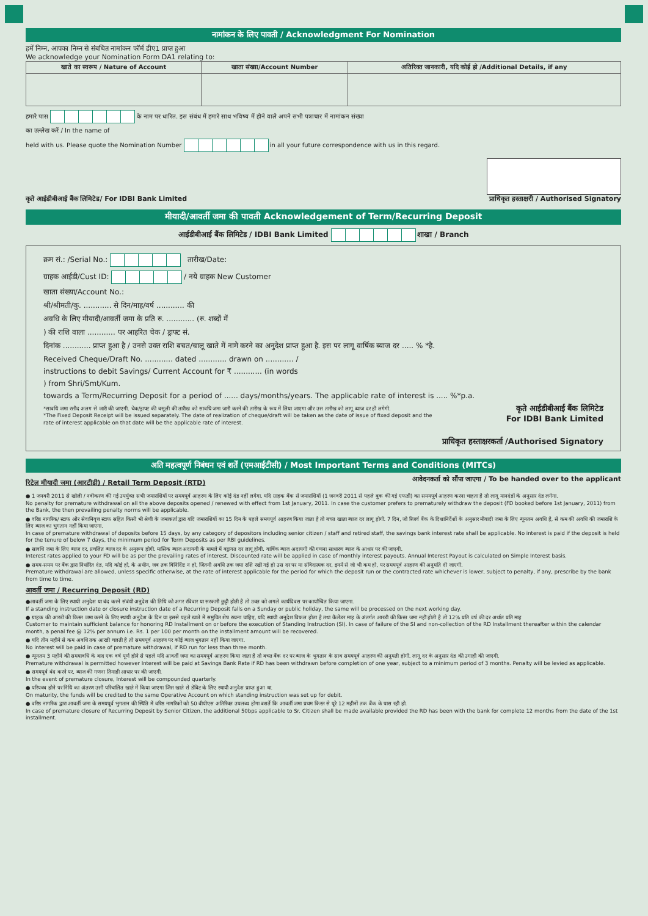नामांकन के लिए पावती / Acknowledgment For Nomination
हमें निम्न, आपका निम्न से संबधित नामांकन फॉर्म डीए1 प्राप्त हुआ
We acknowledge your Nomination Form DA1 relating to:
| खाते का स्वरूप / Nature of Account | खाता संख्या/Account Number | अतिरिक्त जानकारी, यदि कोई हो /Additional Details, if any |
| --- | --- | --- |
हमारे पास के नाम पर धारित. इस संबंध में हमारे साथ भविष्य में होने वाले अपने सभी पत्राचार में नामांकन संख्या
का उल्लेख करें / In the name of
held with us. Please quote the Nomination Number in all your future correspondence with us in this regard.
कृते आईडीबीआई बैंक लिमिटेड/ For IDBI Bank Limited
प्राधिकृत हस्ताक्षरी / Authorised Signatory
मीयादी/आवर्ती जमा की पावती Acknowledgement of Term/Recurring Deposit
आईडीबीआई बैंक लिमिटेड / IDBI Bank Limited शाखा / Branch
क्रम सं.: /Serial No.: तारीख/Date:
ग्राहक आईडी/Cust ID: / नये ग्राहक New Customer
खाता संख्या/Account No.:
श्री/श्रीमती/कु. ............ से दिन/माह/वर्ष ............ की
अवधि के लिए मीयादी/आवर्ती जमा के प्रति रु. ............ (रु. शब्दों में
) की राशि वाला ............ पर आहरित चेक / ड्राफ्ट सं.
दिनांक ............ प्राप्त हुआ है / उनसे उक्त राशि बचत/चालू खाते में नामे करने का अनुदेश प्राप्त हुआ है. इस पर लागू वार्षिक ब्याज दर ..... % *है.
Received Cheque/Draft No. ............ dated ............ drawn on ............ /
instructions to debit Savings/ Current Account for ₹ ............ (in words
) from Shri/Smt/Kum.
towards a Term/Recurring Deposit for a period of ...... days/months/years. The applicable rate of interest is ..... %*p.a.
*सावधि जमा रसीद अलग से जारी की जाएगी. चेक/ड्राफ्ट की वसूली की तारीख को सावधि जमा जारी करने की तारीख के रूप में लिया जाएगा और उस तारीख को लागू ब्याज दर ही लगेगी.
*The Fixed Deposit Receipt will be issued separately. The date of realization of cheque/draft will be taken as the date of issue of fixed deposit and the rate of interest applicable on that date will be the applicable rate of interest.
कृते आईडीबीआई बैंक लिमिटेड
For IDBI Bank Limited
प्राधिकृत हस्ताक्षरकर्ता /Authorised Signatory
अति महत्वपूर्ण निबंधन एवं शर्तें (एमआईटीसी) / Most Important Terms and Conditions (MITCs)
रिटेल मीयादी जमा (आरटीडी) / Retail Term Deposit (RTD)
आवेदनकर्ता को सौंपा जाएगा / To be handed over to the applicant
● 1 जनवरी 2011 से खोली / नवीकरण की गई उपर्युक्त सभी जमाराशियों पर समयपूर्व आहरण के लिए कोई दंड नहीं लगेगा. यदि ग्राहक बैंक से जमाराशियों (1 जनवरी 2011 से पहले बुक की गई एफडी) का समयपूर्व आहरण करना चाहता है तो लागू मानदंडों के अनुसार दंड लगेगा.
No penalty for premature withdrawal on all the above deposits opened / renewed with effect from 1st January, 2011. In case the customer prefers to prematurely withdraw the deposit (FD booked before 1st January, 2011) from the Bank, the then prevailing penalty norms will be applicable.
● वरिष्ठ नागरिक/ स्टाफ और सेवानिवृत्त स्टाफ सहित किसी भी श्रेणी के जमाकर्ता द्वारा यदि जमाराशियों का 15 दिन के पहले समयपूर्व आहरण किया जाता है तो बचत खाता ब्याज दर लागू होगी. 7 दिन, जो रिजर्व बैंक के दिशानिर्देशों के अनुसार मीयादी जमा के लिए न्यूनतम अवधि है, से कम की अवधि की जमाराशि के लिए ब्याज का भुगतान नहीं किया जाएगा.
In case of premature withdrawal of deposits before 15 days, by any category of depositors including senior citizen / staff and retired staff, the savings bank interest rate shall be applicable. No interest is paid if the deposit is held for the tenure of below 7 days, the minimum period for Term Deposits as per RBI guidelines.
● सावधि जमा के लिए ब्याज दर, प्रचलित ब्याज दर के अनुरूप होगी. मासिक ब्याज अदायगी के मामले में बट्टागत दर लागू होगी. वार्षिक ब्याज अदायगी की गणना साधारण ब्याज के आधार पर की जाएगी.
Interest rates applied to your FD will be as per the prevailing rates of interest. Discounted rate will be applied in case of monthly interest payouts. Annual Interest Payout is calculated on Simple Interest basis.
● समय-समय पर बैंक द्वारा निर्धारित दंड, यदि कोई हो, के अधीन, जब तक विनिर्दिष्ट न हो, जितनी अवधि तक जमा राशि रखी गई हो उस दर पर या संविदात्मक दर, इनमें से जो भी कम हो, पर समयपूर्व आहरण की अनुमति दी जाएगी.
Premature withdrawal are allowed, unless specific otherwise, at the rate of interest applicable for the period for which the deposit run or the contracted rate whichever is lower, subject to penalty, if any, prescribe by the bank from time to time.
आवर्ती जमा / Recurring Deposit (RD)
●आवर्ती जमा के लिए स्थायी अनुदेश या बंद करने संबंधी अनुदेश की तिथि को अगर रविवार या सरकारी छुट्टी होती है तो उक्त को अगले कार्यदिवस पर कार्यान्वित किया जाएगा.
If a standing instruction date or closure instruction date of a Recurring Deposit falls on a Sunday or public holiday, the same will be processed on the next working day.
● ग्राहक की आरडी की किस्त जमा करने के लिए स्थायी अनुदेश के दिन या इससे पहले खाते में समुचित शेष रखना चाहिए, यदि स्थायी अनुदेश विफल होता है तथा कैलेंडर माह के अंतर्गत आरडी की किस्त जमा नहीं होती है तो 12% प्रति वर्ष की दर अर्थात प्रति माह
Customer to maintain sufficient balance for honoring RD Installment on or before the execution of Standing Instruction (SI). In case of failure of the SI and non-collection of the RD Installment thereafter within the calendar month, a penal fee @ 12% per annum i.e. Rs. 1 per 100 per month on the installment amount will be recovered.
● यदि तीन महीने से कम अवधि तक आरडी चलती है तो समयपूर्व आहरण पर कोई ब्याज भुगतान नहीं किया जाएगा.
No interest will be paid in case of premature withdrawal, if RD run for less than three month.
● न्यूनतम 3 महीने की समयावधि के बाद एक वर्ष पूर्ण होने से पहले यदि आवर्ती जमा का समयपूर्व आहरण किया जाता है तो बचत बैंक दर पर ब्याज के भुगतान के साथ समयपूर्व आहरण की अनुमती होगी. लागू दर के अनुसार दंड की उगाही की जाएगी.
Premature withdrawal is permitted however Interest will be paid at Savings Bank Rate if RD has been withdrawn before completion of one year, subject to a minimum period of 3 months. Penalty will be levied as applicable.
● समयपूर्व बंद करने पर, ब्याज की गणना तिमाही आधार पर की जाएगी.
In the event of premature closure, Interest will be compounded quarterly.
● परिपक्व होने पर निधि का अंतरण उसी परिचालित खाते में किया जाएगा जिस खाते से डेबिट के लिए स्थायी अनुदेश प्राप्त हुआ था.
On maturity, the funds will be credited to the same Operative Account on which standing instruction was set up for debit.
● वरिष्ठ नागरिक द्वारा आवर्ती जमा के समयपूर्व भुगतान की स्थिति में वरिष्ठ नागरिकों को 50 बीपीएस अतिरिक्त उपलब्ध होगा बशर्ते कि आवर्ती जमा प्रथम किस्त से पूरे 12 महीनों तक बैंक के पास रही हो.
In case of premature closure of Recurring Deposit by Senior Citizen, the additional 50bps applicable to Sr. Citizen shall be made available provided the RD has been with the bank for complete 12 months from the date of the 1st installment.